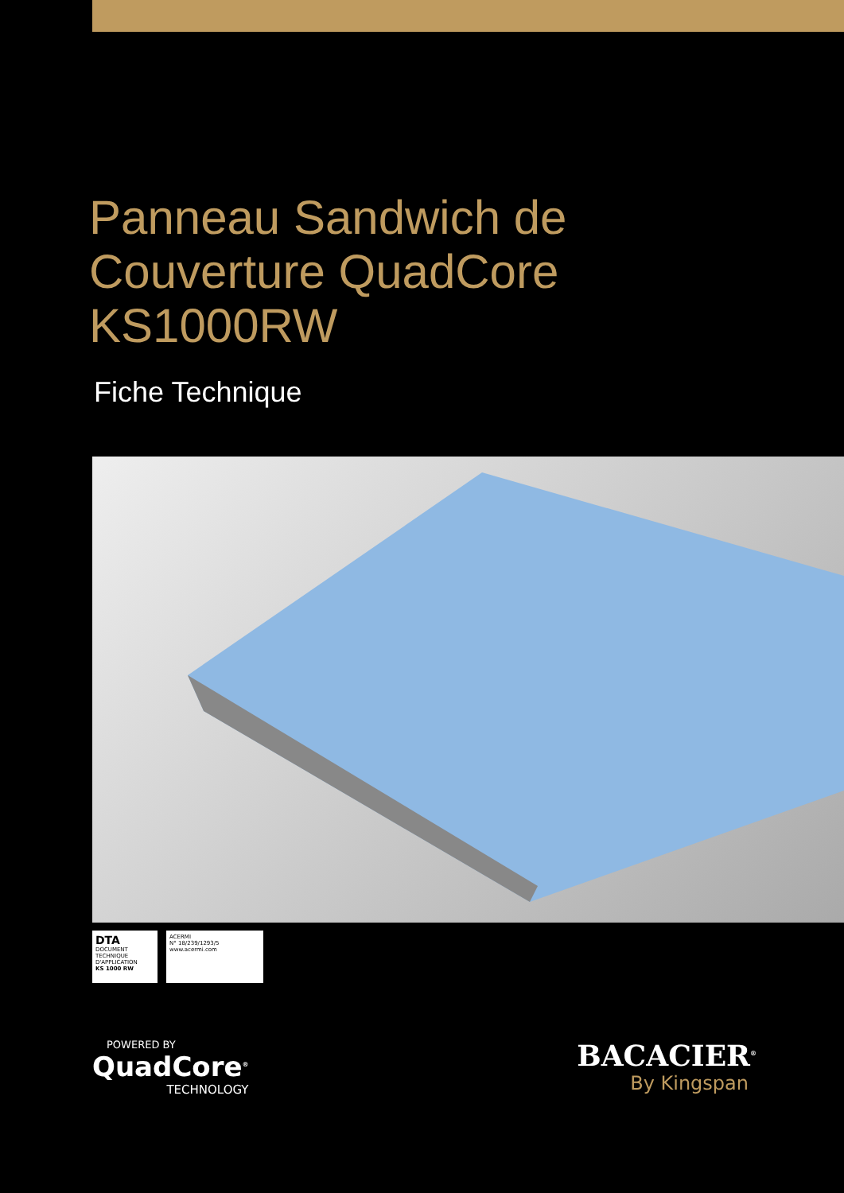Panneau Sandwich de
Couverture QuadCore
KS1000RW
Fiche Technique
DTA
DOCUMENT TECHNIQUE D'APPLICATION
KS 1000 RW
ACERMI
N° 18/239/1293/5
www.acermi.com
POWERED BY
QuadCore<sup>®</sup>
TECHNOLOGY
BACACIER<sup>®</sup>
By Kingspan